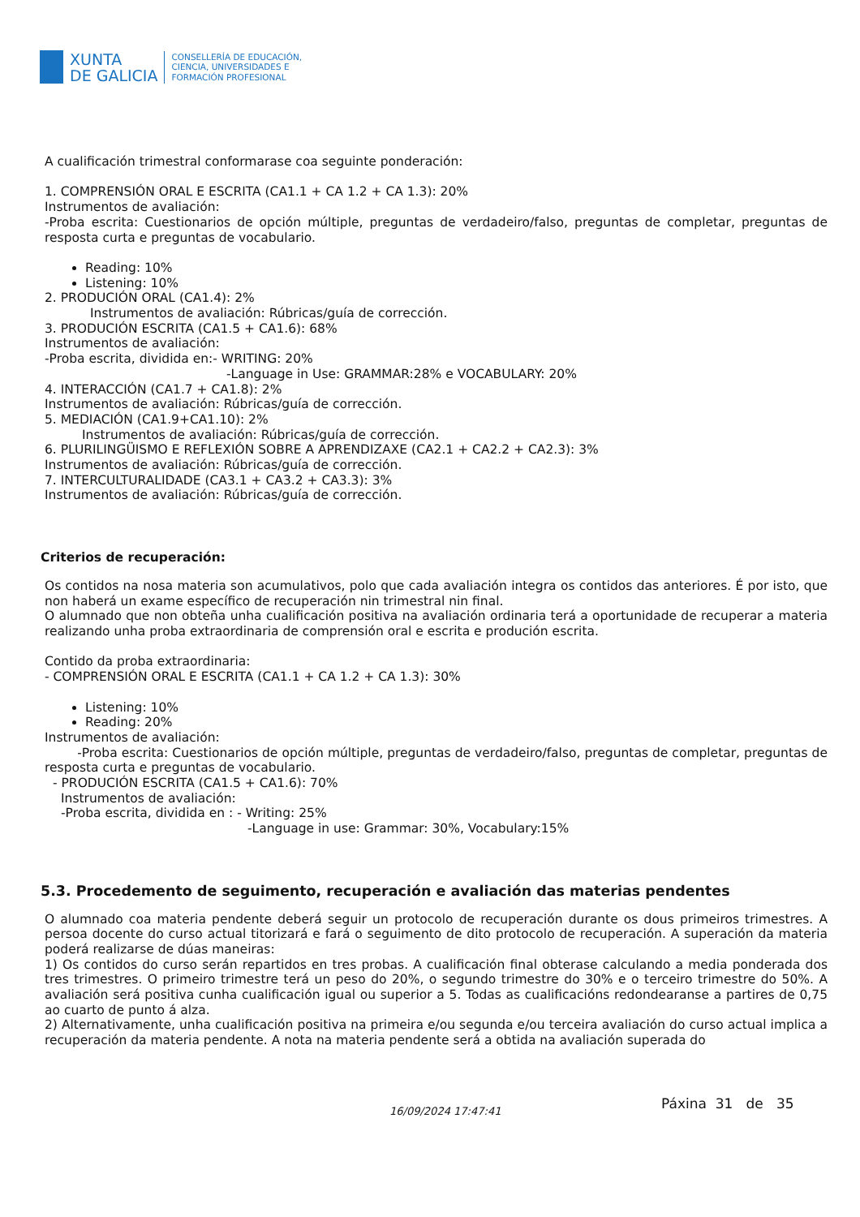XUNTA
DE GALICIA
CONSELLERÍA DE EDUCACIÓN,
CIENCIA, UNIVERSIDADES E
FORMACIÓN PROFESIONAL
A cualificación trimestral conformarase coa seguinte ponderación:
1. COMPRENSIÓN ORAL E ESCRITA (CA1.1 + CA 1.2 + CA 1.3): 20%
Instrumentos de avaliación:
-Proba escrita: Cuestionarios de opción múltiple, preguntas de verdadeiro/falso, preguntas de completar, preguntas de resposta curta e preguntas de vocabulario.
Reading: 10%
Listening: 10%
2. PRODUCIÓN ORAL (CA1.4): 2%
Instrumentos de avaliación: Rúbricas/guía de corrección.
3. PRODUCIÓN ESCRITA (CA1.5 + CA1.6): 68%
Instrumentos de avaliación:
-Proba escrita, dividida en:- WRITING: 20%
-Language in Use: GRAMMAR:28% e VOCABULARY: 20%
4. INTERACCIÓN (CA1.7 + CA1.8): 2%
Instrumentos de avaliación: Rúbricas/guía de corrección.
5. MEDIACIÓN (CA1.9+CA1.10): 2%
Instrumentos de avaliación: Rúbricas/guía de corrección.
6. PLURILINGÜISMO E REFLEXIÓN SOBRE A APRENDIZAXE (CA2.1 + CA2.2 + CA2.3): 3%
Instrumentos de avaliación: Rúbricas/guía de corrección.
7. INTERCULTURALIDADE (CA3.1 + CA3.2 + CA3.3): 3%
Instrumentos de avaliación: Rúbricas/guía de corrección.
Criterios de recuperación:
Os contidos na nosa materia son acumulativos, polo que cada avaliación integra os contidos das anteriores. É por isto, que non haberá un exame específico de recuperación nin trimestral nin final.
O alumnado que non obteña unha cualificación positiva na avaliación ordinaria terá a oportunidade de recuperar a materia realizando unha proba extraordinaria de comprensión oral e escrita e produción escrita.
Contido da proba extraordinaria:
- COMPRENSIÓN ORAL E ESCRITA (CA1.1 + CA 1.2 + CA 1.3): 30%
Listening: 10%
Reading: 20%
Instrumentos de avaliación:
-Proba escrita: Cuestionarios de opción múltiple, preguntas de verdadeiro/falso, preguntas de completar, preguntas de resposta curta e preguntas de vocabulario.
- PRODUCIÓN ESCRITA (CA1.5 + CA1.6): 70%
Instrumentos de avaliación:
-Proba escrita, dividida en : - Writing: 25%
-Language in use: Grammar: 30%, Vocabulary:15%
5.3. Procedemento de seguimento, recuperación e avaliación das materias pendentes
O alumnado coa materia pendente deberá seguir un protocolo de recuperación durante os dous primeiros trimestres. A persoa docente do curso actual titorizará e fará o seguimento de dito protocolo de recuperación. A superación da materia poderá realizarse de dúas maneiras:
1) Os contidos do curso serán repartidos en tres probas. A cualificación final obterase calculando a media ponderada dos tres trimestres. O primeiro trimestre terá un peso do 20%, o segundo trimestre do 30% e o terceiro trimestre do 50%. A avaliación será positiva cunha cualificación igual ou superior a 5. Todas as cualificacións redondearanse a partires de 0,75 ao cuarto de punto á alza.
2) Alternativamente, unha cualificación positiva na primeira e/ou segunda e/ou terceira avaliación do curso actual implica a recuperación da materia pendente. A nota na materia pendente será a obtida na avaliación superada do
16/09/2024 17:47:41 Páxina 31 de 35